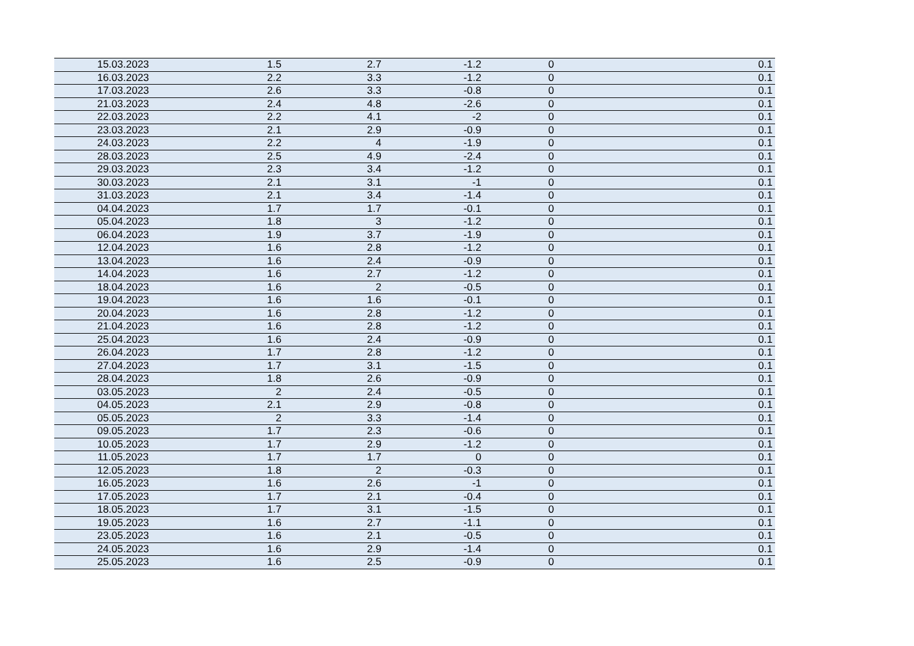| 15.03.2023 | 1.5 | 2.7 | -1.2 | 0 | 0.1 |
| 16.03.2023 | 2.2 | 3.3 | -1.2 | 0 | 0.1 |
| 17.03.2023 | 2.6 | 3.3 | -0.8 | 0 | 0.1 |
| 21.03.2023 | 2.4 | 4.8 | -2.6 | 0 | 0.1 |
| 22.03.2023 | 2.2 | 4.1 | -2 | 0 | 0.1 |
| 23.03.2023 | 2.1 | 2.9 | -0.9 | 0 | 0.1 |
| 24.03.2023 | 2.2 | 4 | -1.9 | 0 | 0.1 |
| 28.03.2023 | 2.5 | 4.9 | -2.4 | 0 | 0.1 |
| 29.03.2023 | 2.3 | 3.4 | -1.2 | 0 | 0.1 |
| 30.03.2023 | 2.1 | 3.1 | -1 | 0 | 0.1 |
| 31.03.2023 | 2.1 | 3.4 | -1.4 | 0 | 0.1 |
| 04.04.2023 | 1.7 | 1.7 | -0.1 | 0 | 0.1 |
| 05.04.2023 | 1.8 | 3 | -1.2 | 0 | 0.1 |
| 06.04.2023 | 1.9 | 3.7 | -1.9 | 0 | 0.1 |
| 12.04.2023 | 1.6 | 2.8 | -1.2 | 0 | 0.1 |
| 13.04.2023 | 1.6 | 2.4 | -0.9 | 0 | 0.1 |
| 14.04.2023 | 1.6 | 2.7 | -1.2 | 0 | 0.1 |
| 18.04.2023 | 1.6 | 2 | -0.5 | 0 | 0.1 |
| 19.04.2023 | 1.6 | 1.6 | -0.1 | 0 | 0.1 |
| 20.04.2023 | 1.6 | 2.8 | -1.2 | 0 | 0.1 |
| 21.04.2023 | 1.6 | 2.8 | -1.2 | 0 | 0.1 |
| 25.04.2023 | 1.6 | 2.4 | -0.9 | 0 | 0.1 |
| 26.04.2023 | 1.7 | 2.8 | -1.2 | 0 | 0.1 |
| 27.04.2023 | 1.7 | 3.1 | -1.5 | 0 | 0.1 |
| 28.04.2023 | 1.8 | 2.6 | -0.9 | 0 | 0.1 |
| 03.05.2023 | 2 | 2.4 | -0.5 | 0 | 0.1 |
| 04.05.2023 | 2.1 | 2.9 | -0.8 | 0 | 0.1 |
| 05.05.2023 | 2 | 3.3 | -1.4 | 0 | 0.1 |
| 09.05.2023 | 1.7 | 2.3 | -0.6 | 0 | 0.1 |
| 10.05.2023 | 1.7 | 2.9 | -1.2 | 0 | 0.1 |
| 11.05.2023 | 1.7 | 1.7 | 0 | 0 | 0.1 |
| 12.05.2023 | 1.8 | 2 | -0.3 | 0 | 0.1 |
| 16.05.2023 | 1.6 | 2.6 | -1 | 0 | 0.1 |
| 17.05.2023 | 1.7 | 2.1 | -0.4 | 0 | 0.1 |
| 18.05.2023 | 1.7 | 3.1 | -1.5 | 0 | 0.1 |
| 19.05.2023 | 1.6 | 2.7 | -1.1 | 0 | 0.1 |
| 23.05.2023 | 1.6 | 2.1 | -0.5 | 0 | 0.1 |
| 24.05.2023 | 1.6 | 2.9 | -1.4 | 0 | 0.1 |
| 25.05.2023 | 1.6 | 2.5 | -0.9 | 0 | 0.1 |